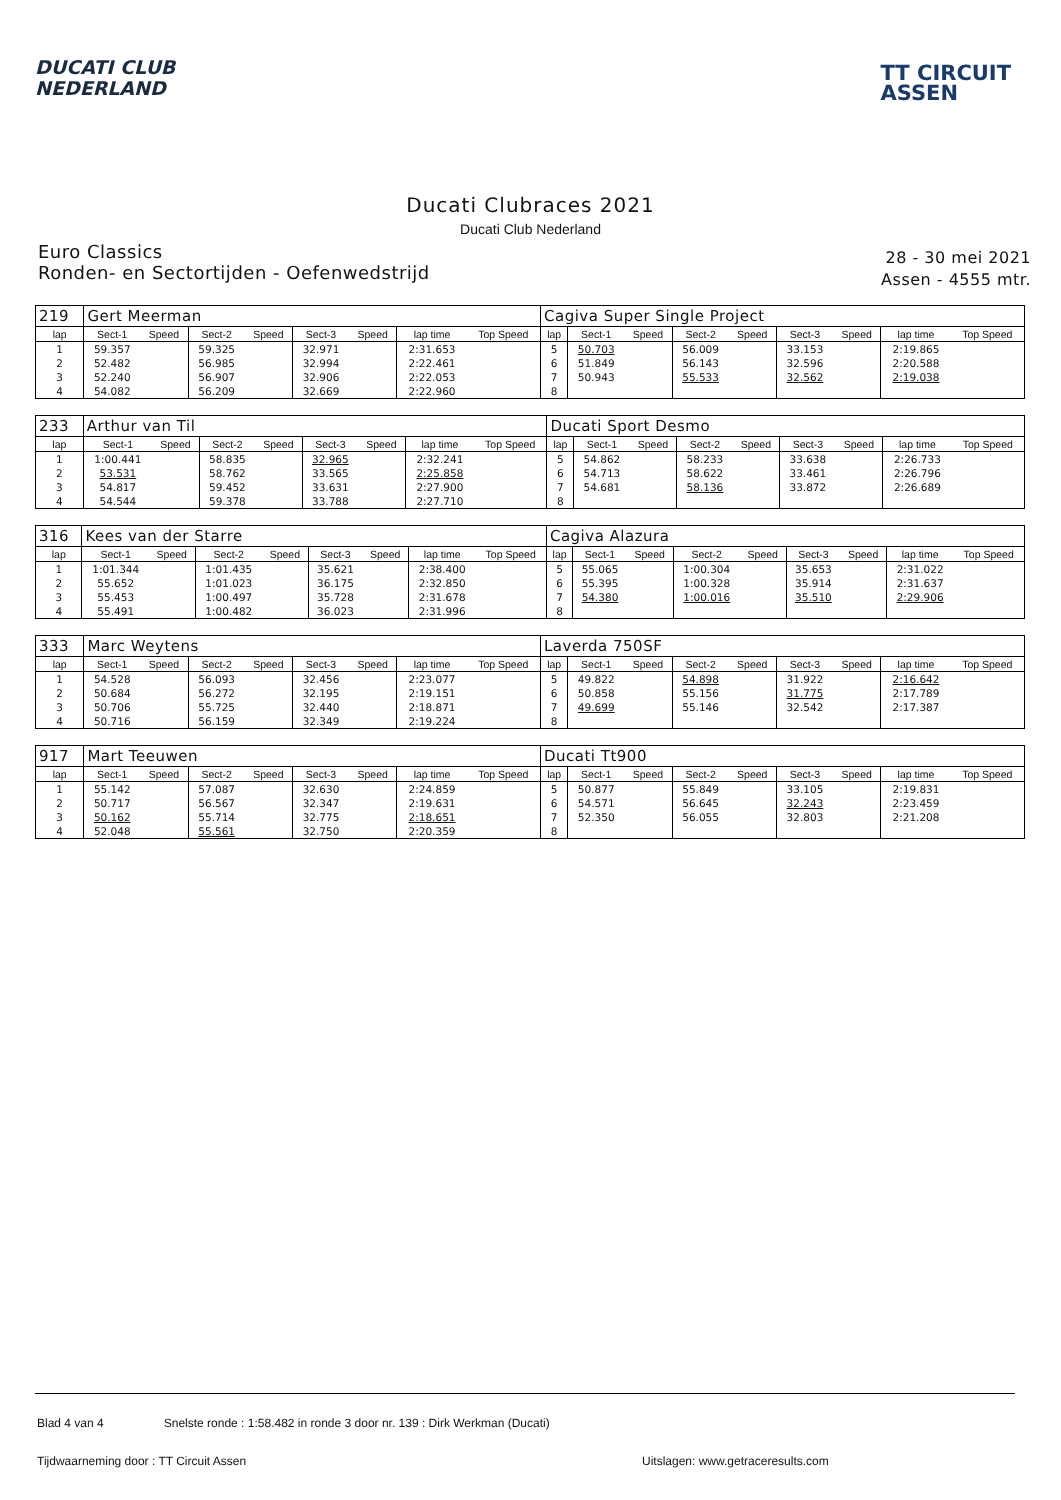DUCATI CLUB
NEDERLAND
TT CIRCUIT
ASSEN
Ducati Clubraces 2021
Ducati Club Nederland
Euro Classics
Ronden- en Sectortijden - Oefenwedstrijd
28 - 30 mei 2021
Assen - 4555 mtr.
| 219 | Gert Meerman | | | | | | | | Cagiva Super Single Project | | | | | | | | |
| lap | Sect-1 | Speed | Sect-2 | Speed | Sect-3 | Speed | lap time | Top Speed | lap | Sect-1 | Speed | Sect-2 | Speed | Sect-3 | Speed | lap time | Top Speed |
| 1 | 59.357 | | 59.325 | | 32.971 | | 2:31.653 | | 5 | 50.703 | | 56.009 | | 33.153 | | 2:19.865 | |
| 2 | 52.482 | | 56.985 | | 32.994 | | 2:22.461 | | 6 | 51.849 | | 56.143 | | 32.596 | | 2:20.588 | |
| 3 | 52.240 | | 56.907 | | 32.906 | | 2:22.053 | | 7 | 50.943 | | 55.533 | | 32.562 | | 2:19.038 | |
| 4 | 54.082 | | 56.209 | | 32.669 | | 2:22.960 | | 8 | | | | | | | | |
| 233 | Arthur van Til | | | | | | | | Ducati Sport Desmo | | | | | | | | |
| lap | Sect-1 | Speed | Sect-2 | Speed | Sect-3 | Speed | lap time | Top Speed | lap | Sect-1 | Speed | Sect-2 | Speed | Sect-3 | Speed | lap time | Top Speed |
| 1 | 1:00.441 | | 58.835 | | 32.965 | | 2:32.241 | | 5 | 54.862 | | 58.233 | | 33.638 | | 2:26.733 | |
| 2 | 53.531 | | 58.762 | | 33.565 | | 2:25.858 | | 6 | 54.713 | | 58.622 | | 33.461 | | 2:26.796 | |
| 3 | 54.817 | | 59.452 | | 33.631 | | 2:27.900 | | 7 | 54.681 | | 58.136 | | 33.872 | | 2:26.689 | |
| 4 | 54.544 | | 59.378 | | 33.788 | | 2:27.710 | | 8 | | | | | | | | |
| 316 | Kees van der Starre | | | | | | | | Cagiva Alazura | | | | | | | | |
| lap | Sect-1 | Speed | Sect-2 | Speed | Sect-3 | Speed | lap time | Top Speed | lap | Sect-1 | Speed | Sect-2 | Speed | Sect-3 | Speed | lap time | Top Speed |
| 1 | 1:01.344 | | 1:01.435 | | 35.621 | | 2:38.400 | | 5 | 55.065 | | 1:00.304 | | 35.653 | | 2:31.022 | |
| 2 | 55.652 | | 1:01.023 | | 36.175 | | 2:32.850 | | 6 | 55.395 | | 1:00.328 | | 35.914 | | 2:31.637 | |
| 3 | 55.453 | | 1:00.497 | | 35.728 | | 2:31.678 | | 7 | 54.380 | | 1:00.016 | | 35.510 | | 2:29.906 | |
| 4 | 55.491 | | 1:00.482 | | 36.023 | | 2:31.996 | | 8 | | | | | | | | |
| 333 | Marc Weytens | | | | | | | | Laverda 750SF | | | | | | | | |
| lap | Sect-1 | Speed | Sect-2 | Speed | Sect-3 | Speed | lap time | Top Speed | lap | Sect-1 | Speed | Sect-2 | Speed | Sect-3 | Speed | lap time | Top Speed |
| 1 | 54.528 | | 56.093 | | 32.456 | | 2:23.077 | | 5 | 49.822 | | 54.898 | | 31.922 | | 2:16.642 | |
| 2 | 50.684 | | 56.272 | | 32.195 | | 2:19.151 | | 6 | 50.858 | | 55.156 | | 31.775 | | 2:17.789 | |
| 3 | 50.706 | | 55.725 | | 32.440 | | 2:18.871 | | 7 | 49.699 | | 55.146 | | 32.542 | | 2:17.387 | |
| 4 | 50.716 | | 56.159 | | 32.349 | | 2:19.224 | | 8 | | | | | | | | |
| 917 | Mart Teeuwen | | | | | | | | Ducati Tt900 | | | | | | | | |
| lap | Sect-1 | Speed | Sect-2 | Speed | Sect-3 | Speed | lap time | Top Speed | lap | Sect-1 | Speed | Sect-2 | Speed | Sect-3 | Speed | lap time | Top Speed |
| 1 | 55.142 | | 57.087 | | 32.630 | | 2:24.859 | | 5 | 50.877 | | 55.849 | | 33.105 | | 2:19.831 | |
| 2 | 50.717 | | 56.567 | | 32.347 | | 2:19.631 | | 6 | 54.571 | | 56.645 | | 32.243 | | 2:23.459 | |
| 3 | 50.162 | | 55.714 | | 32.775 | | 2:18.651 | | 7 | 52.350 | | 56.055 | | 32.803 | | 2:21.208 | |
| 4 | 52.048 | | 55.561 | | 32.750 | | 2:20.359 | | 8 | | | | | | | | |
Blad 4 van 4 Snelste ronde : 1:58.482 in ronde 3 door nr. 139 : Dirk Werkman (Ducati)
Tijdwaarneming door : TT Circuit Assen Uitslagen: www.getraceresults.com